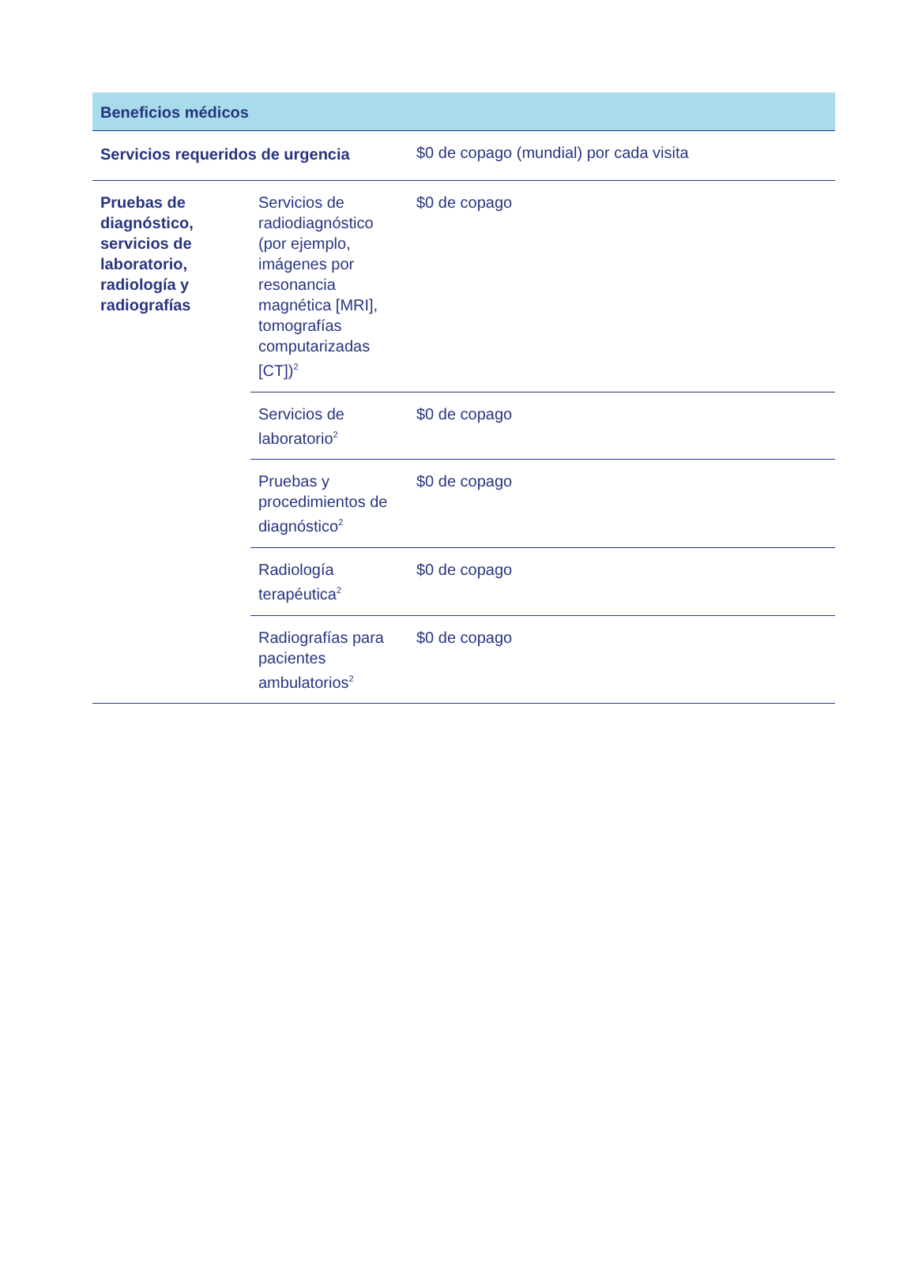| Beneficios médicos | | |
| --- | --- | --- |
| Servicios requeridos de urgencia | | $0 de copago (mundial) por cada visita |
| Pruebas de diagnóstico, servicios de laboratorio, radiología y radiografías | Servicios de radiodiagnóstico (por ejemplo, imágenes por resonancia magnética [MRI], tomografías computarizadas [CT])<sup>2</sup> | $0 de copago |
| | Servicios de laboratorio<sup>2</sup> | $0 de copago |
| | Pruebas y procedimientos de diagnóstico<sup>2</sup> | $0 de copago |
| | Radiología terapéutica<sup>2</sup> | $0 de copago |
| | Radiografías para pacientes ambulatorios<sup>2</sup> | $0 de copago |